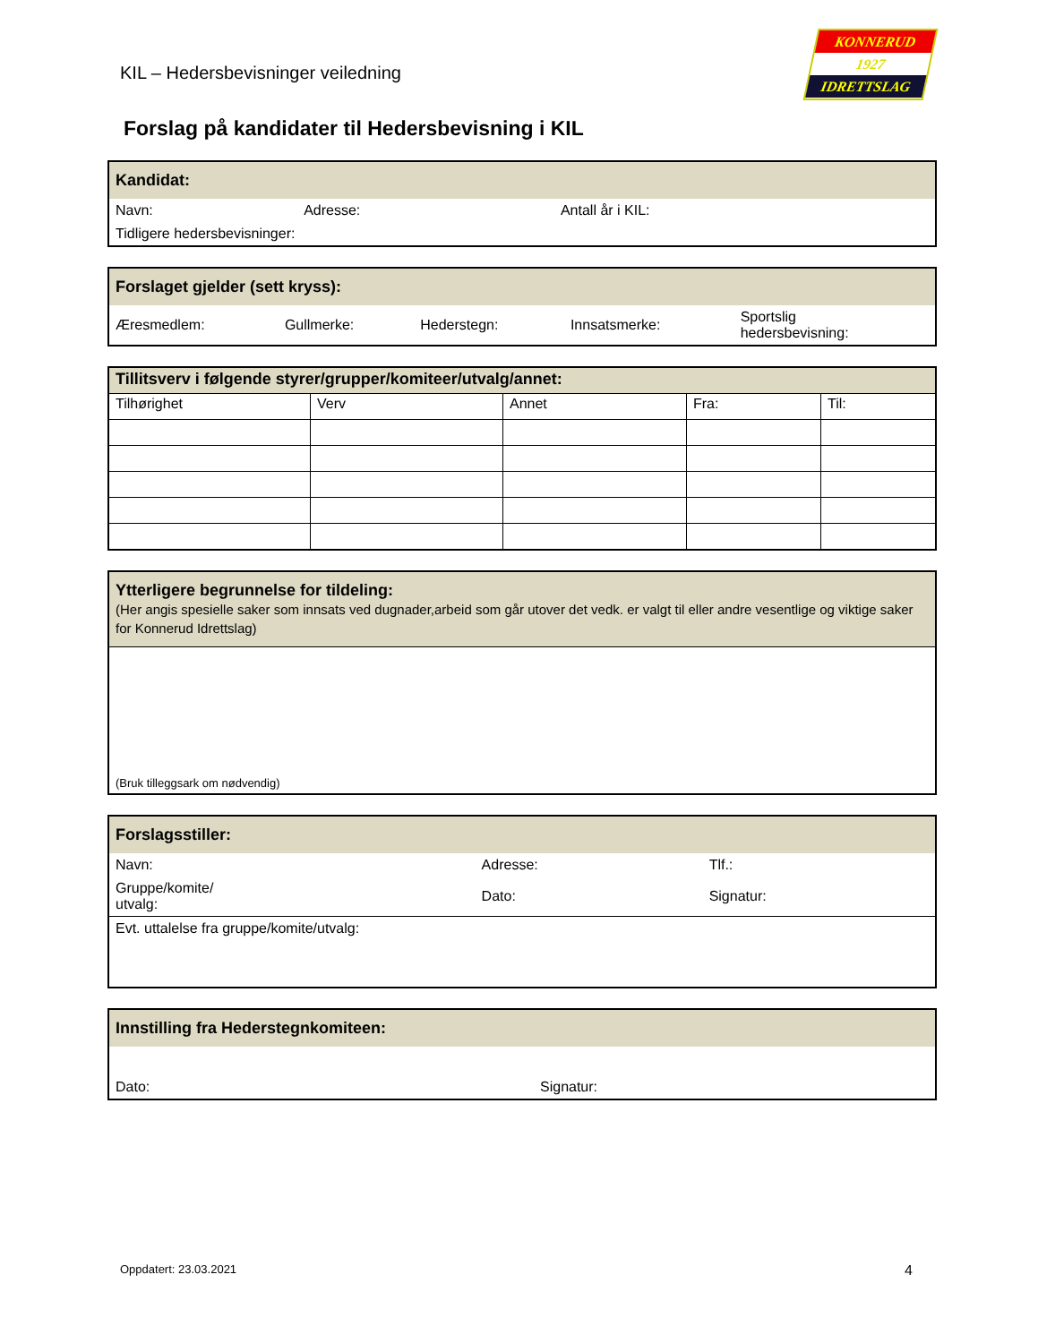KIL – Hedersbevisninger veiledning
KONNERUD
1927
IDRETTSLAG
Forslag på kandidater til Hedersbevisning i KIL
| Kandidat: | | |
| Navn: | Adresse: | Antall år i KIL: |
| Tidligere hedersbevisninger: | | |
| Forslaget gjelder (sett kryss): | | | | |
| Æresmedlem: | Gullmerke: | Hederstegn: | Innsatsmerke: | Sportslig hedersbevisning: |
| Tillitsverv i følgende styrer/grupper/komiteer/utvalg/annet: | | | | |
| Tilhørighet | Verv | Annet | Fra: | Til: |
| Ytterligere begrunnelse for tildeling: (Her angis spesielle saker som innsats ved dugnader,arbeid som går utover det vedk. er valgt til eller andre vesentlige og viktige saker for Konnerud Idrettslag) |
| (Bruk tilleggsark om nødvendig) |
| Forslagsstiller: | | |
| Navn: | Adresse: | Tlf.: |
| Gruppe/komite/ utvalg: | Dato: | Signatur: |
| Evt. uttalelse fra gruppe/komite/utvalg: | | |
| Innstilling fra Hederstegnkomiteen: | |
| Dato: | Signatur: |
Oppdatert: 23.03.2021 4